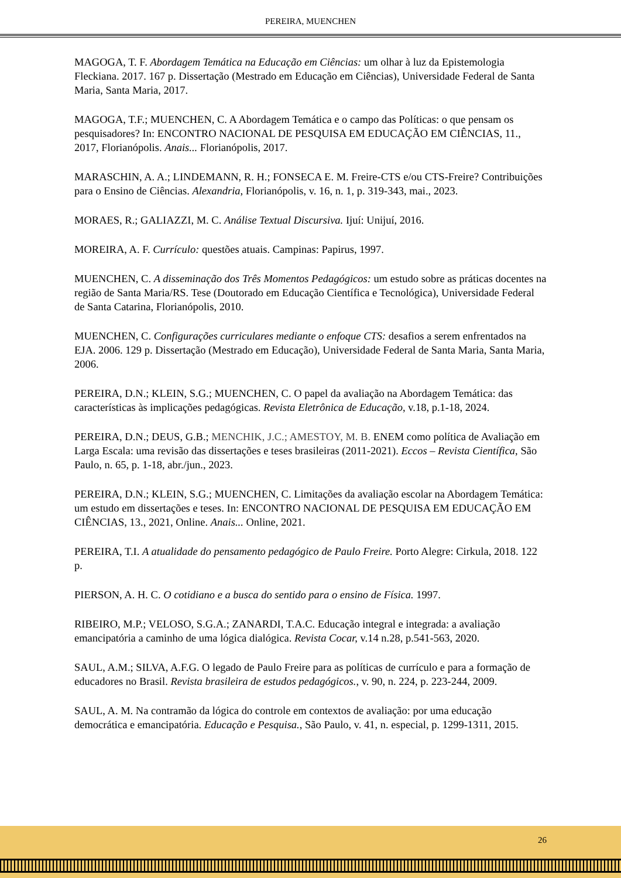PEREIRA, MUENCHEN
MAGOGA, T. F. Abordagem Temática na Educação em Ciências: um olhar à luz da Epistemologia Fleckiana. 2017. 167 p. Dissertação (Mestrado em Educação em Ciências), Universidade Federal de Santa Maria, Santa Maria, 2017.
MAGOGA, T.F.; MUENCHEN, C. A Abordagem Temática e o campo das Políticas: o que pensam os pesquisadores? In: ENCONTRO NACIONAL DE PESQUISA EM EDUCAÇÃO EM CIÊNCIAS, 11., 2017, Florianópolis. Anais... Florianópolis, 2017.
MARASCHIN, A. A.; LINDEMANN, R. H.; FONSECA E. M. Freire-CTS e/ou CTS-Freire? Contribuições para o Ensino de Ciências. Alexandria, Florianópolis, v. 16, n. 1, p. 319-343, mai., 2023.
MORAES, R.; GALIAZZI, M. C. Análise Textual Discursiva. Ijuí: Unijuí, 2016.
MOREIRA, A. F. Currículo: questões atuais. Campinas: Papirus, 1997.
MUENCHEN, C. A disseminação dos Três Momentos Pedagógicos: um estudo sobre as práticas docentes na região de Santa Maria/RS. Tese (Doutorado em Educação Científica e Tecnológica), Universidade Federal de Santa Catarina, Florianópolis, 2010.
MUENCHEN, C. Configurações curriculares mediante o enfoque CTS: desafios a serem enfrentados na EJA. 2006. 129 p. Dissertação (Mestrado em Educação), Universidade Federal de Santa Maria, Santa Maria, 2006.
PEREIRA, D.N.; KLEIN, S.G.; MUENCHEN, C. O papel da avaliação na Abordagem Temática: das características às implicações pedagógicas. Revista Eletrônica de Educação, v.18, p.1-18, 2024.
PEREIRA, D.N.; DEUS, G.B.; MENCHIK, J.C.; AMESTOY, M. B. ENEM como política de Avaliação em Larga Escala: uma revisão das dissertações e teses brasileiras (2011-2021). Eccos – Revista Científica, São Paulo, n. 65, p. 1-18, abr./jun., 2023.
PEREIRA, D.N.; KLEIN, S.G.; MUENCHEN, C. Limitações da avaliação escolar na Abordagem Temática: um estudo em dissertações e teses. In: ENCONTRO NACIONAL DE PESQUISA EM EDUCAÇÃO EM CIÊNCIAS, 13., 2021, Online. Anais... Online, 2021.
PEREIRA, T.I. A atualidade do pensamento pedagógico de Paulo Freire. Porto Alegre: Cirkula, 2018. 122 p.
PIERSON, A. H. C. O cotidiano e a busca do sentido para o ensino de Física. 1997.
RIBEIRO, M.P.; VELOSO, S.G.A.; ZANARDI, T.A.C. Educação integral e integrada: a avaliação emancipatória a caminho de uma lógica dialógica. Revista Cocar, v.14 n.28, p.541-563, 2020.
SAUL, A.M.; SILVA, A.F.G. O legado de Paulo Freire para as políticas de currículo e para a formação de educadores no Brasil. Revista brasileira de estudos pedagógicos., v. 90, n. 224, p. 223-244, 2009.
SAUL, A. M. Na contramão da lógica do controle em contextos de avaliação: por uma educação democrática e emancipatória. Educação e Pesquisa., São Paulo, v. 41, n. especial, p. 1299-1311, 2015.
26